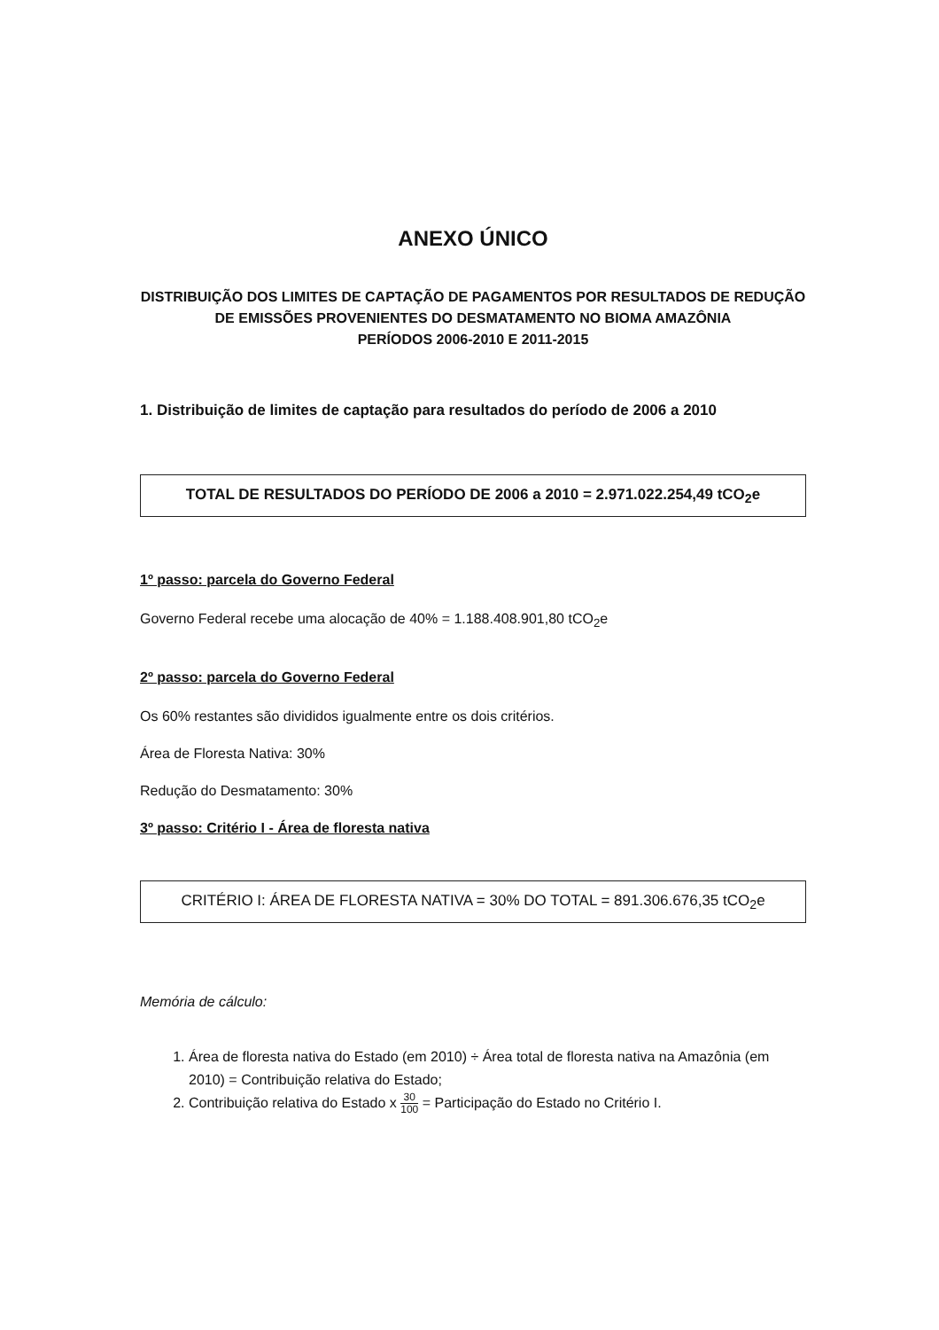ANEXO ÚNICO
DISTRIBUIÇÃO DOS LIMITES DE CAPTAÇÃO DE PAGAMENTOS POR RESULTADOS DE REDUÇÃO DE EMISSÕES PROVENIENTES DO DESMATAMENTO NO BIOMA AMAZÔNIA
PERÍODOS 2006-2010 E 2011-2015
1. Distribuição de limites de captação para resultados do período de 2006 a 2010
TOTAL DE RESULTADOS DO PERÍODO DE 2006 a 2010 = 2.971.022.254,49 tCO<sub>2</sub>e
1º passo: parcela do Governo Federal
Governo Federal recebe uma alocação de 40% = 1.188.408.901,80 tCO<sub>2</sub>e
2º passo: parcela do Governo Federal
Os 60% restantes são divididos igualmente entre os dois critérios.
Área de Floresta Nativa: 30%
Redução do Desmatamento: 30%
3º passo: Critério I - Área de floresta nativa
CRITÉRIO I: ÁREA DE FLORESTA NATIVA = 30% DO TOTAL = 891.306.676,35 tCO<sub>2</sub>e
Memória de cálculo:
1. Área de floresta nativa do Estado (em 2010) ÷ Área total de floresta nativa na Amazônia (em 2010) = Contribuição relativa do Estado;
2. Contribuição relativa do Estado x 30 100 = Participação do Estado no Critério I.